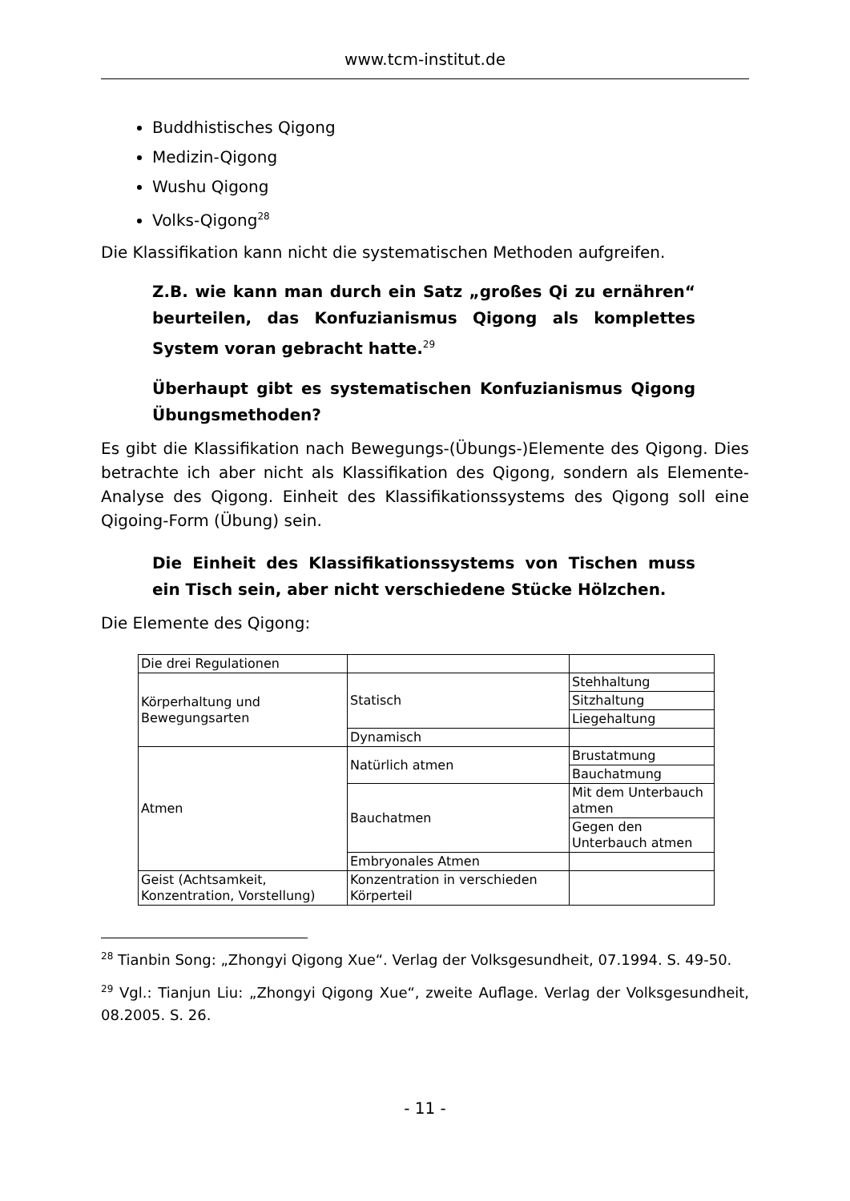www.tcm-institut.de
Buddhistisches Qigong
Medizin-Qigong
Wushu Qigong
Volks-Qigong<sup>28</sup>
Die Klassifikation kann nicht die systematischen Methoden aufgreifen.
Z.B. wie kann man durch ein Satz „großes Qi zu ernähren“ beurteilen, das Konfuzianismus Qigong als komplettes System voran gebracht hatte.<sup>29</sup>
Überhaupt gibt es systematischen Konfuzianismus Qigong Übungsmethoden?
Es gibt die Klassifikation nach Bewegungs-(Übungs-)Elemente des Qigong. Dies betrachte ich aber nicht als Klassifikation des Qigong, sondern als Elemente-Analyse des Qigong. Einheit des Klassifikationssystems des Qigong soll eine Qigoing-Form (Übung) sein.
Die Einheit des Klassifikationssystems von Tischen muss ein Tisch sein, aber nicht verschiedene Stücke Hölzchen.
Die Elemente des Qigong:
| Die drei Regulationen | | |
| Körperhaltung und Bewegungsarten | Statisch | Stehhaltung |
| | | Sitzhaltung |
| | | Liegehaltung |
| | Dynamisch | |
| Atmen | Natürlich atmen | Brustatmung |
| | | Bauchatmung |
| | Bauchatmen | Mit dem Unterbauch atmen |
| | | Gegen den Unterbauch atmen |
| | Embryonales Atmen | |
| Geist (Achtsamkeit, Konzentration, Vorstellung) | Konzentration in verschieden Körperteil | |
<sup>28</sup> Tianbin Song: „Zhongyi Qigong Xue“. Verlag der Volksgesundheit, 07.1994. S. 49-50.
<sup>29</sup> Vgl.: Tianjun Liu: „Zhongyi Qigong Xue“, zweite Auflage. Verlag der Volksgesundheit, 08.2005. S. 26.
- 11 -